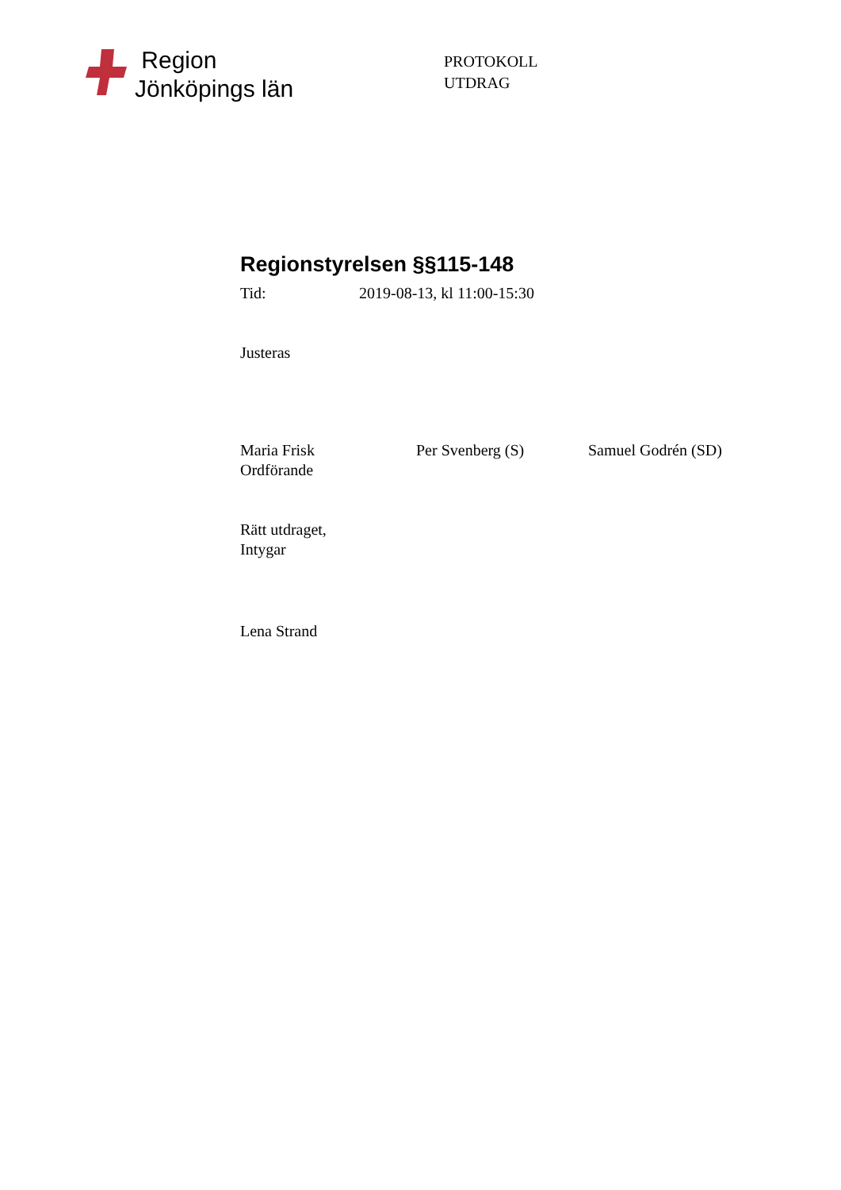Region
Jönköpings län
PROTOKOLL
UTDRAG
Regionstyrelsen §§115-148
Tid: 2019-08-13, kl 11:00-15:30
Justeras
Maria Frisk
Ordförande
Per Svenberg (S) Samuel Godrén (SD)
Rätt utdraget,
Intygar
Lena Strand